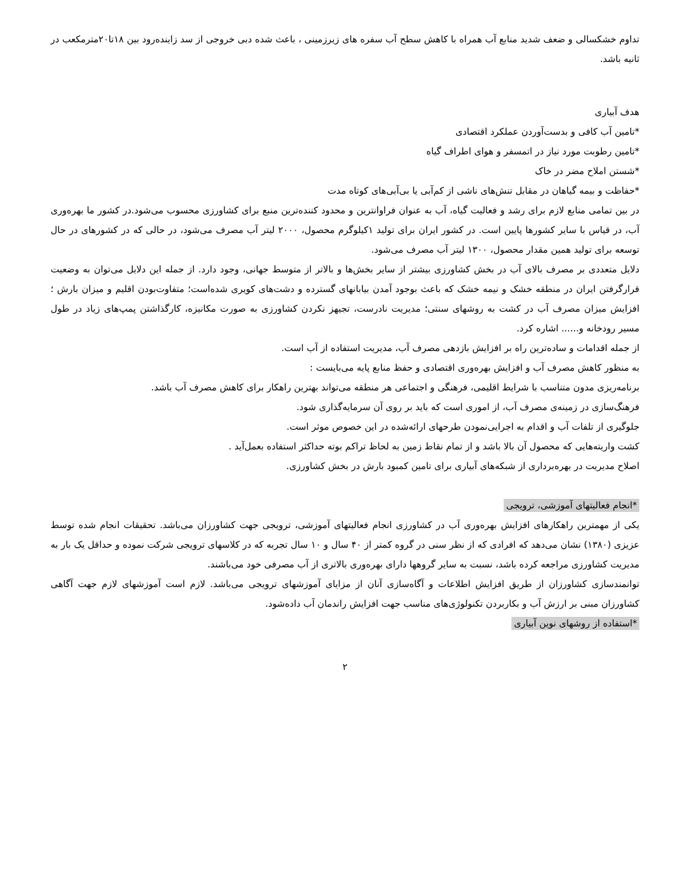تداوم خشکسالی و ضعف شدید منابع آب همراه با کاهش سطح آب سفره های زیرزمینی ، باعث شده دبی خروجی از سد زاینده‌رود بین ۱۸تا۲۰مترمکعب در ثانیه باشد.
هدف آبیاری
*تامین آب کافی و بدست‌آوردن عملکرد اقتصادی
*تامین رطوبت مورد نیاز در اتمسفر و هوای اطراف گیاه
*شستن املاح مضر در خاک
*حفاظت و بیمه گیاهان در مقابل تنش‌های ناشی از کم‌آبی یا بی‌آبی‌های کوتاه مدت
در بین تمامی منابع لازم برای رشد و فعالیت گیاه، آب به عنوان فراوانترین و محدود کننده‌ترین منبع برای کشاورزی محسوب می‌شود.در کشور ما بهره‌وری آب، در قیاس با سایر کشورها پایین است. در کشور ایران برای تولید ۱کیلوگرم محصول، ۲۰۰۰ لیتر آب مصرف می‌شود، در حالی که در کشورهای در حال توسعه برای تولید همین مقدار محصول، ۱۳۰۰ لیتر آب مصرف می‌شود.
دلایل متعددی بر مصرف بالای آب در بخش کشاورزی بیشتر از سایر بخش‌ها و بالاتر از متوسط جهانی، وجود دارد. از جمله این دلایل می‌توان به وضعیت قرارگرفتن ایران در منطقه خشک و نیمه خشک که باعث بوجود آمدن بیابانهای گسترده و دشت‌های کویری شده‌است؛ متفاوت‌بودن اقلیم و میزان بارش ؛ افزایش میزان مصرف آب در کشت به روشهای سنتی؛ مدیریت نادرست، تجیهز نکردن کشاورزی به صورت مکانیزه، کارگذاشتن پمپ‌های زیاد در طول مسیر رودخانه و...... اشاره کرد.
از جمله اقدامات و ساده‌ترین راه بر افزایش بازدهی مصرف آب، مدیریت استفاده از آب است.
به منظور کاهش مصرف آب و افزایش بهره‌وری اقتصادی و حفظ منابع پایه می‌بایست :
برنامه‌ریزی مدون متناسب با شرایط اقلیمی، فرهنگی و اجتماعی هر منطقه می‌تواند بهترین راهکار برای کاهش مصرف آب باشد.
فرهنگ‌سازی در زمینه‌ی مصرف آب، از اموری است که باید بر روی آن سرمایه‌گذاری شود.
جلوگیری از تلفات آب و اقدام به اجرایی‌نمودن طرحهای ارائه‌شده در این خصوص موثر است.
کشت واریته‌هایی که محصول آن بالا باشد و از تمام نقاط زمین به لحاظ تراکم بوته حداکثر استفاده بعمل‌آید .
اصلاح مدیریت در بهره‌برداری از شبکه‌های آبیاری برای تامین کمبود بارش در بخش کشاورزی.
*انجام فعالیتهای آموزشی، ترویجی
یکی از مهمترین راهکارهای افزایش بهره‌وری آب در کشاورزی انجام فعالیتهای آموزشی، ترویجی جهت کشاورزان می‌باشد. تحقیقات انجام شده توسط عزیزی (۱۳۸۰) نشان می‌دهد که افرادی که از نظر سنی در گروه کمتر از ۴۰ سال و ۱۰ سال تجربه که در کلاسهای ترویجی شرکت نموده و حداقل یک بار به مدیریت کشاورزی مراجعه کرده باشد، نسبت به سایر گروهها دارای بهره‌وری بالاتری از آب مصرفی خود می‌باشند.
توانمندسازی کشاورزان از طریق افزایش اطلاعات و آگاه‌سازی آنان از مزایای آموزشهای ترویجی می‌باشد. لازم است آموزشهای لازم جهت آگاهی کشاورزان مبنی بر ارزش آب و بکاربردن تکنولوژی‌های مناسب جهت افزایش راندمان آب داده‌شود.
*استفاده از روشهای نوین آبیاری
۲